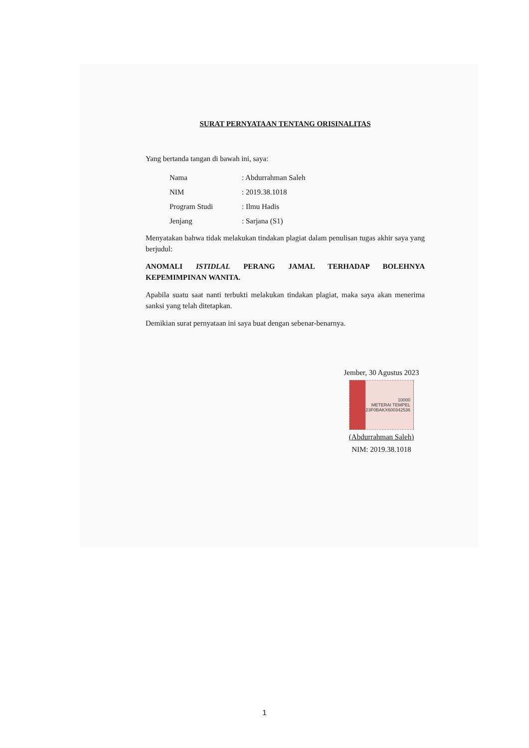SURAT PERNYATAAN TENTANG ORISINALITAS
Yang bertanda tangan di bawah ini, saya:
| Nama | : Abdurrahman Saleh |
| NIM | : 2019.38.1018 |
| Program Studi | : Ilmu Hadis |
| Jenjang | : Sarjana (S1) |
Menyatakan bahwa tidak melakukan tindakan plagiat dalam penulisan tugas akhir saya yang berjudul:
ANOMALI ISTIDLAL PERANG JAMAL TERHADAP BOLEHNYA KEPEMIMPINAN WANITA.
Apabila suatu saat nanti terbukti melakukan tindakan plagiat, maka saya akan menerima sanksi yang telah ditetapkan.
Demikian surat pernyataan ini saya buat dengan sebenar-benarnya.
Jember, 30 Agustus 2023
10000
METERAI TEMPEL
23F0BAKX600342536
(Abdurrahman Saleh)
NIM: 2019.38.1018
1